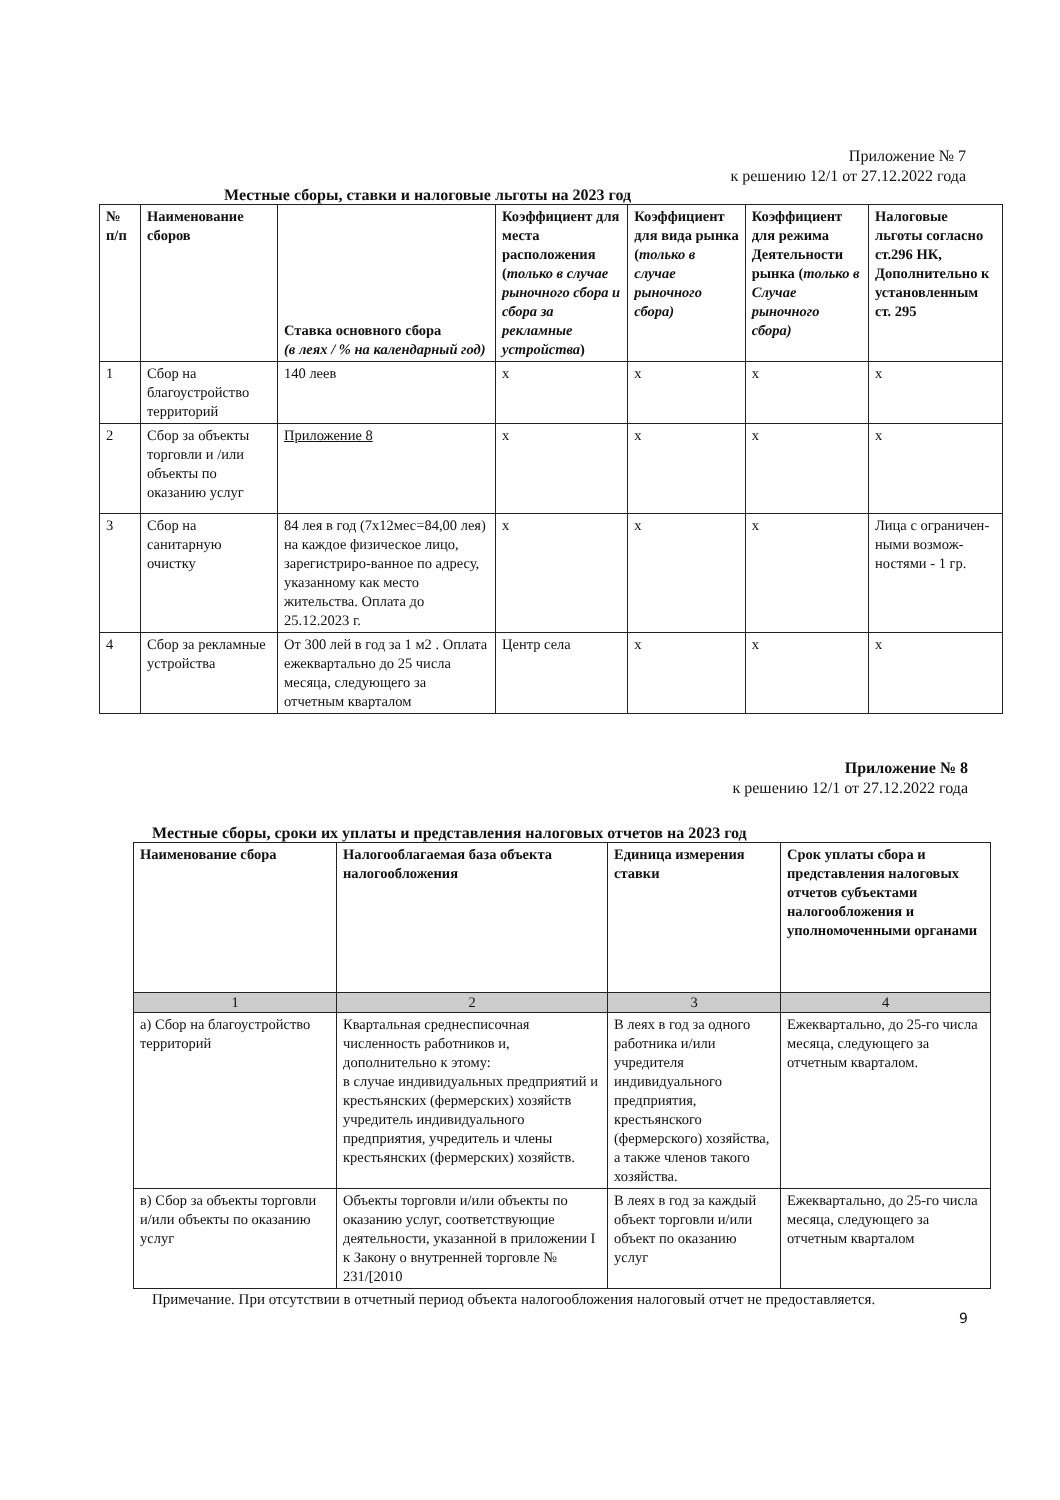Приложение № 7
к решению 12/1 от 27.12.2022 года
Местные сборы, ставки и налоговые льготы на 2023 год
| № п/п | Наименование сборов | Ставка основного сбора (в леях / % на календарный год) | Коэффициент для места расположения ( только в случае рыночного сбора и сбора за рекламные устройства ) | Коэффициент для вида рынка ( только в случае рыночного сбора) | Коэффициент для режима Деятельности рынка ( только в Случае рыночного сбора) | Налоговые льготы согласно ст.296 НК, Дополнительно к установленным ст. 295 |
| --- | --- | --- | --- | --- | --- | --- |
| 1 | Сбор на благоустройство территорий | 140 леев | x | x | x | x |
| 2 | Сбор за объекты торговли и /или объекты по оказанию услуг | Приложение 8 | x | x | x | x |
| 3 | Сбор на санитарную очистку | 84 лея в год (7x12мес=84,00 лея) на каждое физическое лицо, зарегистриро-ванное по адресу, указанному как место жительства. Оплата до 25.12.2023 г. | x | x | x | Лица с ограничен-ными возмож-ностями - 1 гр. |
| 4 | Сбор за рекламные устройства | От 300 лей в год за 1 м2 . Оплата ежеквартально до 25 числа месяца, следующего за отчетным кварталом | Центр села | x | x | x |
Приложение № 8
к решению 12/1 от 27.12.2022 года
Местные сборы, сроки их уплаты и представления налоговых отчетов на 2023 год
| Наименование сбора | Налогооблагаемая база объекта налогообложения | Единица измерения ставки | Срок уплаты сбора и представления налоговых отчетов субъектами налогообложения и уполномоченными органами |
| --- | --- | --- | --- |
| 1 | 2 | 3 | 4 |
| а) Сбор на благоустройство территорий | Квартальная среднесписочная численность работников и, дополнительно к этому: в случае индивидуальных предприятий и крестьянских (фермерских) хозяйств учредитель индивидуального предприятия, учредитель и члены крестьянских (фермерских) хозяйств. | В леях в год за одного работника и/или учредителя индивидуального предприятия, крестьянского (фермерского) хозяйства, а также членов такого хозяйства. | Ежеквартально, до 25-го числа месяца, следующего за отчетным кварталом. |
| в) Сбор за объекты торговли и/или объекты по оказанию услуг | Объекты торговли и/или объекты по оказанию услуг, соответствующие деятельности, указанной в приложении I к Закону о внутренней торговле № 231/[2010 | В леях в год за каждый объект торговли и/или объект по оказанию услуг | Ежеквартально, до 25-го числа месяца, следующего за отчетным кварталом |
Примечание. При отсутствии в отчетный период объекта налогообложения налоговый отчет не предоставляется.
9